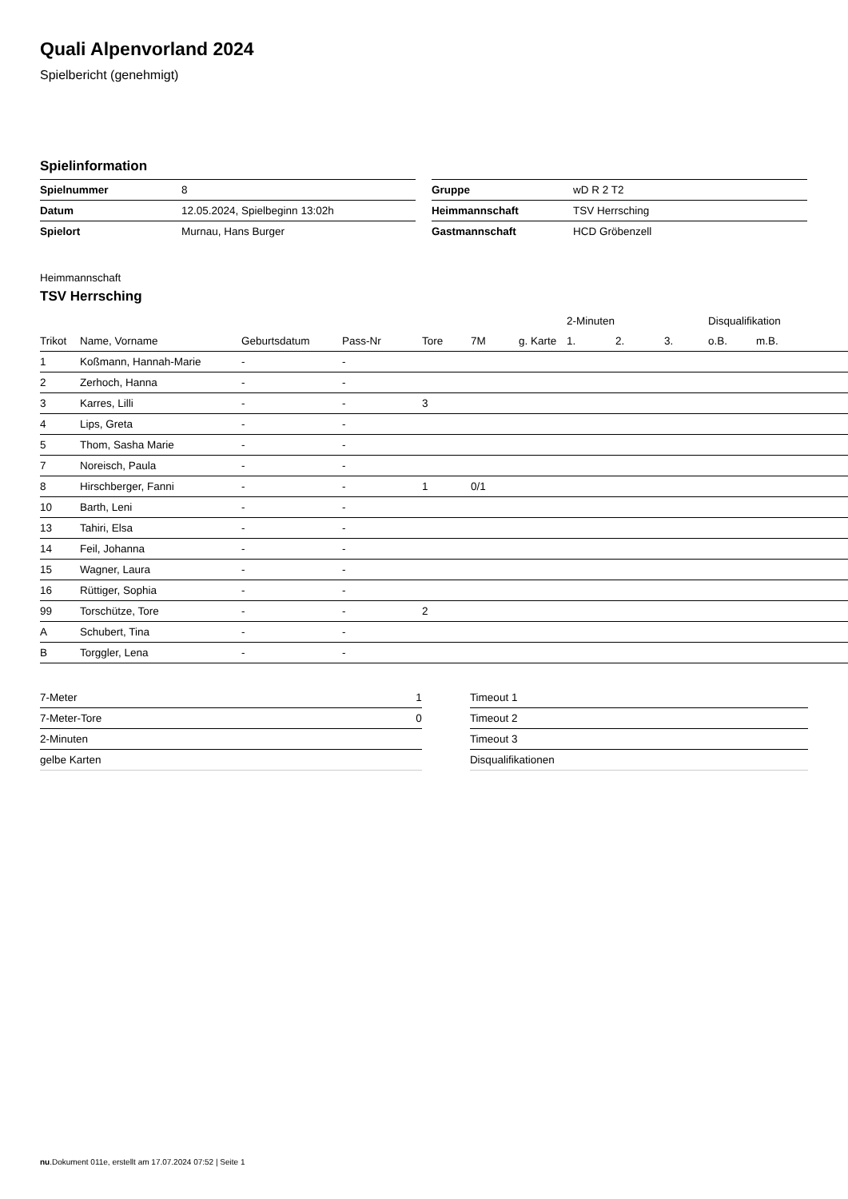Quali Alpenvorland 2024
Spielbericht (genehmigt)
Spielinformation
| Spielnummer | 8 |
| Datum | 12.05.2024, Spielbeginn 13:02h |
| Spielort | Murnau, Hans Burger |
| Gruppe | wD R 2 T2 |
| Heimmannschaft | TSV Herrsching |
| Gastmannschaft | HCD Gröbenzell |
Heimmannschaft
TSV Herrsching
| | | | | | | | 2-Minuten | | | Disqualifikation | |
| --- | --- | --- | --- | --- | --- | --- | --- | --- | --- | --- | --- |
| Trikot | Name, Vorname | Geburtsdatum | Pass-Nr | Tore | 7M | g. Karte | 1. | 2. | 3. | o.B. | m.B. |
| 1 | Koßmann, Hannah-Marie | - | - | | | | | | | | |
| 2 | Zerhoch, Hanna | - | - | | | | | | | | |
| 3 | Karres, Lilli | - | - | 3 | | | | | | | |
| 4 | Lips, Greta | - | - | | | | | | | | |
| 5 | Thom, Sasha Marie | - | - | | | | | | | | |
| 7 | Noreisch, Paula | - | - | | | | | | | | |
| 8 | Hirschberger, Fanni | - | - | 1 | 0/1 | | | | | | |
| 10 | Barth, Leni | - | - | | | | | | | | |
| 13 | Tahiri, Elsa | - | - | | | | | | | | |
| 14 | Feil, Johanna | - | - | | | | | | | | |
| 15 | Wagner, Laura | - | - | | | | | | | | |
| 16 | Rüttiger, Sophia | - | - | | | | | | | | |
| 99 | Torschütze, Tore | - | - | 2 | | | | | | | |
| A | Schubert, Tina | - | - | | | | | | | | |
| B | Torggler, Lena | - | - | | | | | | | | |
| 7-Meter | 1 |
| 7-Meter-Tore | 0 |
| 2-Minuten | |
| gelbe Karten | |
| Timeout 1 |
| Timeout 2 |
| Timeout 3 |
| Disqualifikationen |
nu.Dokument 011e, erstellt am 17.07.2024 07:52 | Seite 1